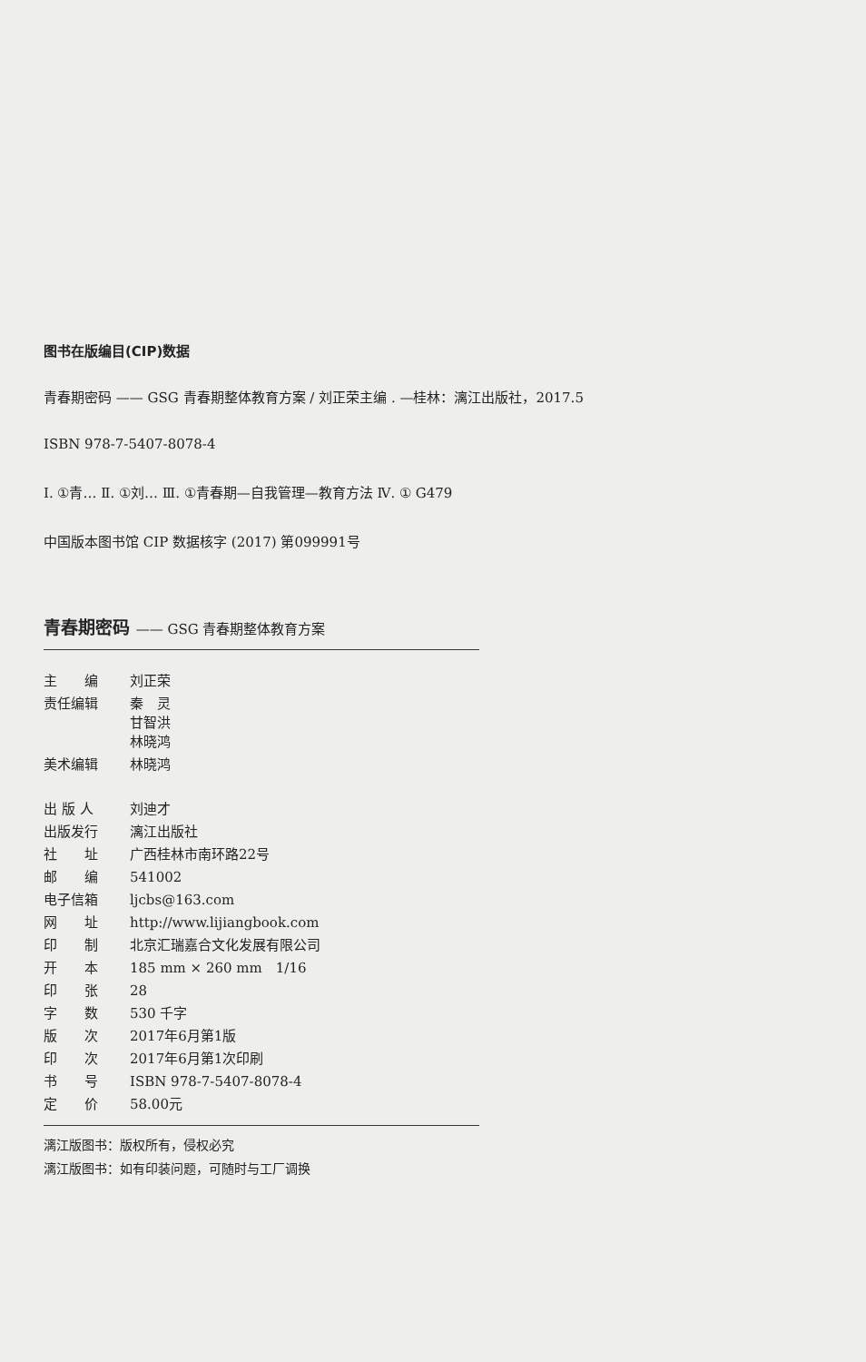图书在版编目(CIP)数据
青春期密码 —— GSG 青春期整体教育方案 / 刘正荣主编 . —桂林：漓江出版社，2017.5
ISBN 978-7-5407-8078-4
Ⅰ. ①青… Ⅱ. ①刘… Ⅲ. ①青春期—自我管理—教育方法 Ⅳ. ① G479
中国版本图书馆 CIP 数据核字 (2017) 第099991号
青春期密码 —— GSG 青春期整体教育方案
| 主 编 | 刘正荣 |
| 责任编辑 | 秦 灵 甘智洪 林晓鸿 |
| 美术编辑 | 林晓鸿 |
| 出 版 人 | 刘迪才 |
| 出版发行 | 漓江出版社 |
| 社 址 | 广西桂林市南环路22号 |
| 邮 编 | 541002 |
| 电子信箱 | ljcbs@163.com |
| 网 址 | http://www.lijiangbook.com |
| 印 制 | 北京汇瑞嘉合文化发展有限公司 |
| 开 本 | 185 mm × 260 mm 1/16 |
| 印 张 | 28 |
| 字 数 | 530 千字 |
| 版 次 | 2017年6月第1版 |
| 印 次 | 2017年6月第1次印刷 |
| 书 号 | ISBN 978-7-5407-8078-4 |
| 定 价 | 58.00元 |
漓江版图书：版权所有，侵权必究
漓江版图书：如有印装问题，可随时与工厂调换